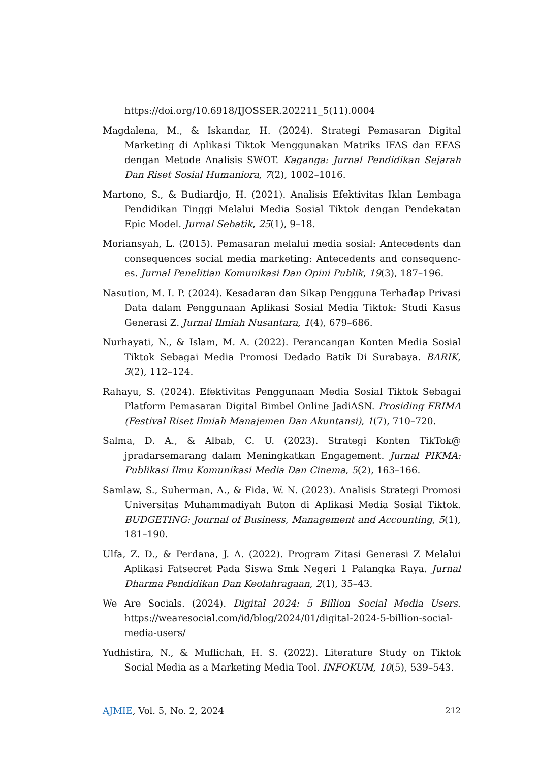https://doi.org/10.6918/IJOSSER.202211_5(11).0004
Magdalena, M., & Iskandar, H. (2024). Strategi Pemasaran Digital Marketing di Aplikasi Tiktok Menggunakan Matriks IFAS dan EFAS dengan Metode Analisis SWOT. Kaganga: Jurnal Pendidikan Sejarah Dan Riset Sosial Humaniora, 7(2), 1002–1016.
Martono, S., & Budiardjo, H. (2021). Analisis Efektivitas Iklan Lembaga Pendidikan Tinggi Melalui Media Sosial Tiktok dengan Pendekatan Epic Model. Jurnal Sebatik, 25(1), 9–18.
Moriansyah, L. (2015). Pemasaran melalui media sosial: Antecedents dan consequences social media marketing: Antecedents and consequenc-es. Jurnal Penelitian Komunikasi Dan Opini Publik, 19(3), 187–196.
Nasution, M. I. P. (2024). Kesadaran dan Sikap Pengguna Terhadap Privasi Data dalam Penggunaan Aplikasi Sosial Media Tiktok: Studi Kasus Generasi Z. Jurnal Ilmiah Nusantara, 1(4), 679–686.
Nurhayati, N., & Islam, M. A. (2022). Perancangan Konten Media Sosial Tiktok Sebagai Media Promosi Dedado Batik Di Surabaya. BARIK, 3(2), 112–124.
Rahayu, S. (2024). Efektivitas Penggunaan Media Sosial Tiktok Sebagai Platform Pemasaran Digital Bimbel Online JadiASN. Prosiding FRIMA (Festival Riset Ilmiah Manajemen Dan Akuntansi), 1(7), 710–720.
Salma, D. A., & Albab, C. U. (2023). Strategi Konten TikTok@ jpradarsemarang dalam Meningkatkan Engagement. Jurnal PIKMA: Publikasi Ilmu Komunikasi Media Dan Cinema, 5(2), 163–166.
Samlaw, S., Suherman, A., & Fida, W. N. (2023). Analisis Strategi Promosi Universitas Muhammadiyah Buton di Aplikasi Media Sosial Tiktok. BUDGETING: Journal of Business, Management and Accounting, 5(1), 181–190.
Ulfa, Z. D., & Perdana, J. A. (2022). Program Zitasi Generasi Z Melalui Aplikasi Fatsecret Pada Siswa Smk Negeri 1 Palangka Raya. Jurnal Dharma Pendidikan Dan Keolahragaan, 2(1), 35–43.
We Are Socials. (2024). Digital 2024: 5 Billion Social Media Users. https://wearesocial.com/id/blog/2024/01/digital-2024-5-billion-social-media-users/
Yudhistira, N., & Muflichah, H. S. (2022). Literature Study on Tiktok Social Media as a Marketing Media Tool. INFOKUM, 10(5), 539–543.
AJMIE, Vol. 5, No. 2, 2024 212